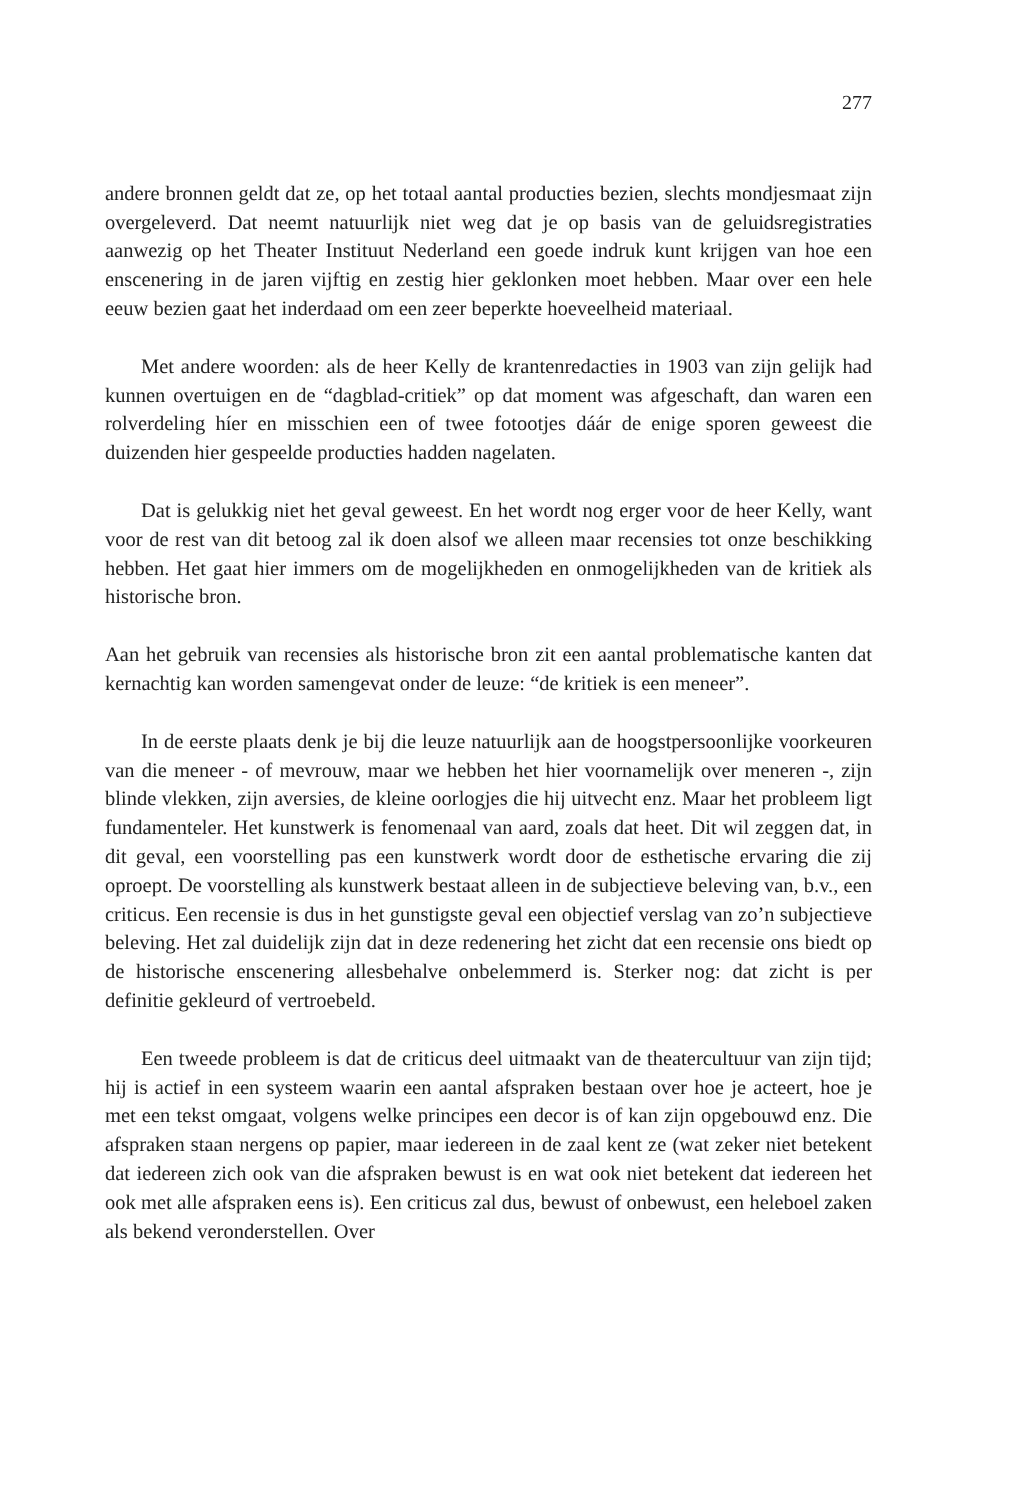277
andere bronnen geldt dat ze, op het totaal aantal producties bezien, slechts mondjesmaat zijn overgeleverd. Dat neemt natuurlijk niet weg dat je op basis van de geluidsregistraties aanwezig op het Theater Instituut Nederland een goede indruk kunt krijgen van hoe een enscenering in de jaren vijftig en zestig hier geklonken moet hebben. Maar over een hele eeuw bezien gaat het inderdaad om een zeer beperkte hoeveelheid materiaal.
Met andere woorden: als de heer Kelly de krantenredacties in 1903 van zijn gelijk had kunnen overtuigen en de “dagblad-critiek” op dat moment was afgeschaft, dan waren een rolverdeling híer en misschien een of twee fotootjes dáár de enige sporen geweest die duizenden hier gespeelde producties hadden nagelaten.
Dat is gelukkig niet het geval geweest. En het wordt nog erger voor de heer Kelly, want voor de rest van dit betoog zal ik doen alsof we alleen maar recensies tot onze beschikking hebben. Het gaat hier immers om de mogelijkheden en onmogelijkheden van de kritiek als historische bron.
Aan het gebruik van recensies als historische bron zit een aantal problematische kanten dat kernachtig kan worden samengevat onder de leuze: “de kritiek is een meneer”.
In de eerste plaats denk je bij die leuze natuurlijk aan de hoogstpersoonlijke voorkeuren van die meneer - of mevrouw, maar we hebben het hier voornamelijk over meneren -, zijn blinde vlekken, zijn aversies, de kleine oorlogjes die hij uitvecht enz. Maar het probleem ligt fundamenteler. Het kunstwerk is fenomenaal van aard, zoals dat heet. Dit wil zeggen dat, in dit geval, een voorstelling pas een kunstwerk wordt door de esthetische ervaring die zij oproept. De voorstelling als kunstwerk bestaat alleen in de subjectieve beleving van, b.v., een criticus. Een recensie is dus in het gunstigste geval een objectief verslag van zo’n subjectieve beleving. Het zal duidelijk zijn dat in deze redenering het zicht dat een recensie ons biedt op de historische enscenering allesbehalve onbelemmerd is. Sterker nog: dat zicht is per definitie gekleurd of vertroebeld.
Een tweede probleem is dat de criticus deel uitmaakt van de theatercultuur van zijn tijd; hij is actief in een systeem waarin een aantal afspraken bestaan over hoe je acteert, hoe je met een tekst omgaat, volgens welke principes een decor is of kan zijn opgebouwd enz. Die afspraken staan nergens op papier, maar iedereen in de zaal kent ze (wat zeker niet betekent dat iedereen zich ook van die afspraken bewust is en wat ook niet betekent dat iedereen het ook met alle afspraken eens is). Een criticus zal dus, bewust of onbewust, een heleboel zaken als bekend veronderstellen. Over